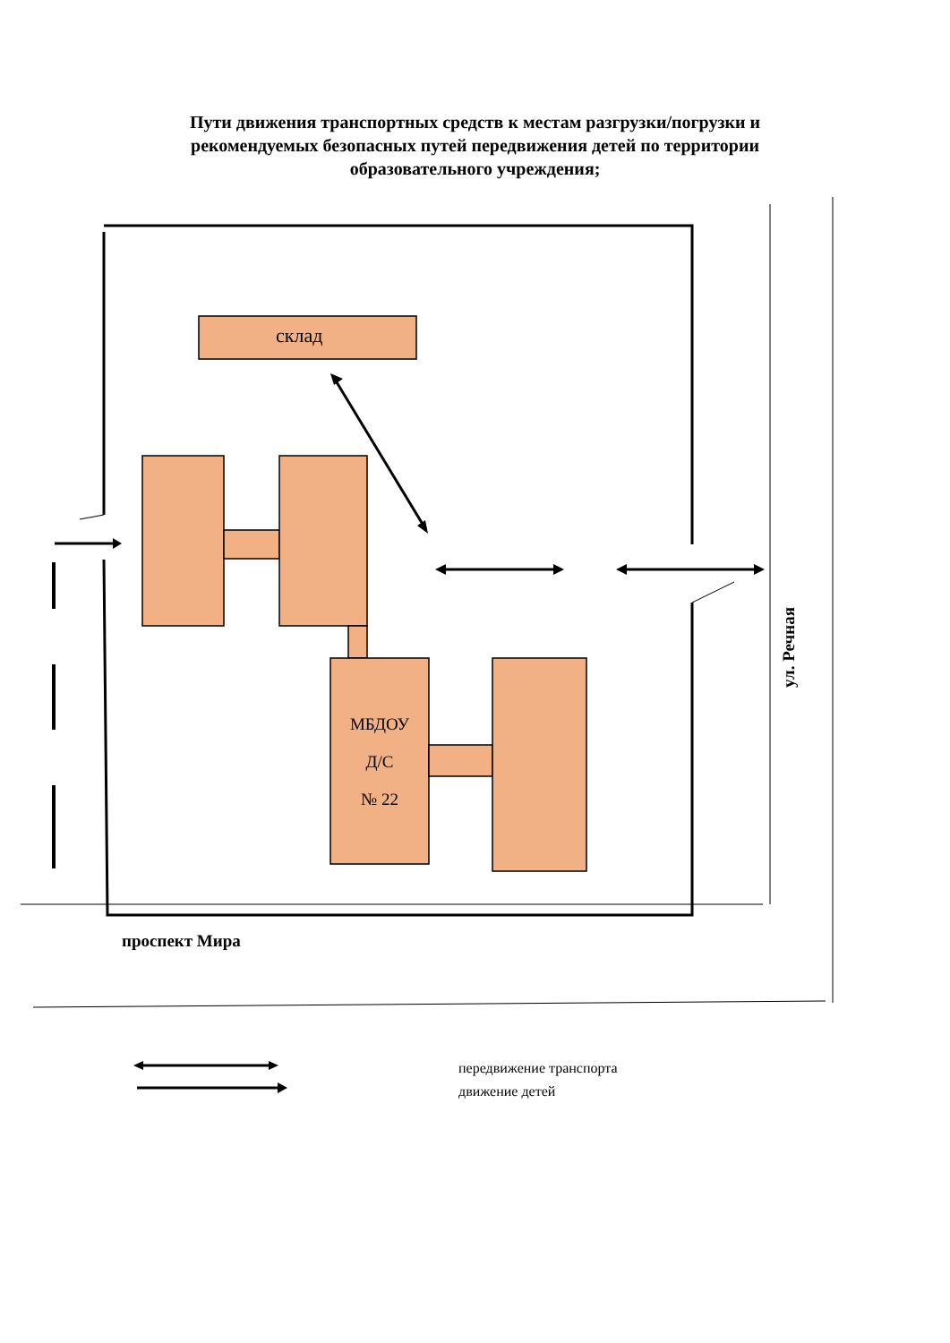Пути движения транспортных средств к местам разгрузки/погрузки и
рекомендуемых безопасных путей передвижения детей по территории
образовательного учреждения;
склад
МБДОУ
Д/С
№ 22
проспект Мира
ул. Речная
передвижение транспорта
движение детей